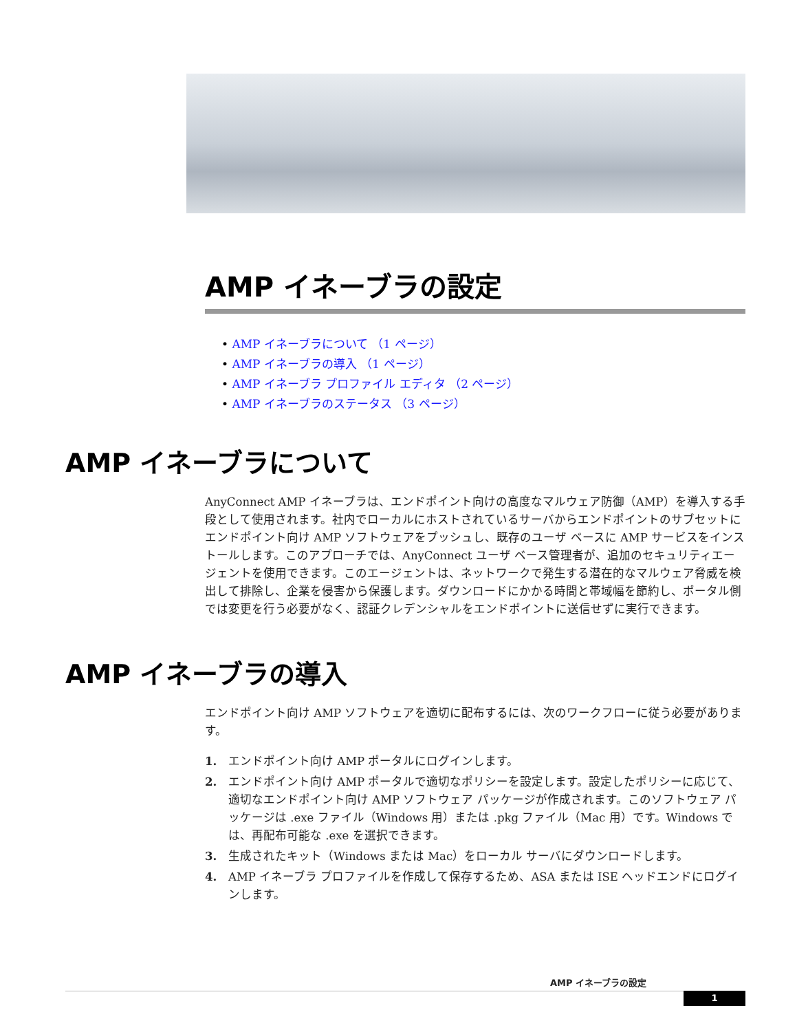AMP イネーブラの設定
• AMP イネーブラについて （1 ページ）
• AMP イネーブラの導入 （1 ページ）
• AMP イネーブラ プロファイル エディタ （2 ページ）
• AMP イネーブラのステータス （3 ページ）
AMP イネーブラについて
AnyConnect AMP イネーブラは、エンドポイント向けの高度なマルウェア防御（AMP）を導入する手段として使用されます。社内でローカルにホストされているサーバからエンドポイントのサブセットにエンドポイント向け AMP ソフトウェアをプッシュし、既存のユーザ ベースに AMP サービスをインストールします。このアプローチでは、AnyConnect ユーザ ベース管理者が、追加のセキュリティエージェントを使用できます。このエージェントは、ネットワークで発生する潜在的なマルウェア脅威を検出して排除し、企業を侵害から保護します。ダウンロードにかかる時間と帯域幅を節約し、ポータル側では変更を行う必要がなく、認証クレデンシャルをエンドポイントに送信せずに実行できます。
AMP イネーブラの導入
エンドポイント向け AMP ソフトウェアを適切に配布するには、次のワークフローに従う必要があります。
1. エンドポイント向け AMP ポータルにログインします。
2. エンドポイント向け AMP ポータルで適切なポリシーを設定します。設定したポリシーに応じて、適切なエンドポイント向け AMP ソフトウェア パッケージが作成されます。このソフトウェア パッケージは .exe ファイル（Windows 用）または .pkg ファイル（Mac 用）です。Windows では、再配布可能な .exe を選択できます。
3. 生成されたキット（Windows または Mac）をローカル サーバにダウンロードします。
4. AMP イネーブラ プロファイルを作成して保存するため、ASA または ISE ヘッドエンドにログインします。
AMP イネーブラの設定
1